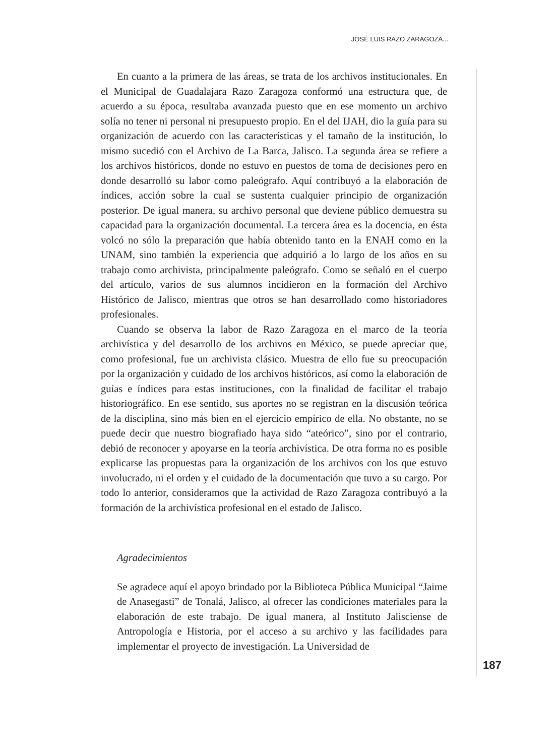JOSÉ LUIS RAZO ZARAGOZA...
En cuanto a la primera de las áreas, se trata de los archivos institucionales. En el Municipal de Guadalajara Razo Zaragoza conformó una estructura que, de acuerdo a su época, resultaba avanzada puesto que en ese momento un archivo solía no tener ni personal ni presupuesto propio. En el del IJAH, dio la guía para su organización de acuerdo con las características y el tamaño de la institución, lo mismo sucedió con el Archivo de La Barca, Jalisco. La segunda área se refiere a los archivos históricos, donde no estuvo en puestos de toma de decisiones pero en donde desarrolló su labor como paleógrafo. Aquí contribuyó a la elaboración de índices, acción sobre la cual se sustenta cualquier principio de organización posterior. De igual manera, su archivo personal que deviene público demuestra su capacidad para la organización documental. La tercera área es la docencia, en ésta volcó no sólo la preparación que había obtenido tanto en la ENAH como en la UNAM, sino también la experiencia que adquirió a lo largo de los años en su trabajo como archivista, principalmente paleógrafo. Como se señaló en el cuerpo del artículo, varios de sus alumnos incidieron en la formación del Archivo Histórico de Jalisco, mientras que otros se han desarrollado como historiadores profesionales.
Cuando se observa la labor de Razo Zaragoza en el marco de la teoría archivística y del desarrollo de los archivos en México, se puede apreciar que, como profesional, fue un archivista clásico. Muestra de ello fue su preocupación por la organización y cuidado de los archivos históricos, así como la elaboración de guías e índices para estas instituciones, con la finalidad de facilitar el trabajo historiográfico. En ese sentido, sus aportes no se registran en la discusión teórica de la disciplina, sino más bien en el ejercicio empírico de ella. No obstante, no se puede decir que nuestro biografiado haya sido “ateórico”, sino por el contrario, debió de reconocer y apoyarse en la teoría archivística. De otra forma no es posible explicarse las propuestas para la organización de los archivos con los que estuvo involucrado, ni el orden y el cuidado de la documentación que tuvo a su cargo. Por todo lo anterior, consideramos que la actividad de Razo Zaragoza contribuyó a la formación de la archivística profesional en el estado de Jalisco.
Agradecimientos
Se agradece aquí el apoyo brindado por la Biblioteca Pública Municipal “Jaime de Anasegasti” de Tonalá, Jalisco, al ofrecer las condiciones materiales para la elaboración de este trabajo. De igual manera, al Instituto Jalisciense de Antropología e Historia, por el acceso a su archivo y las facilidades para implementar el proyecto de investigación. La Universidad de
187